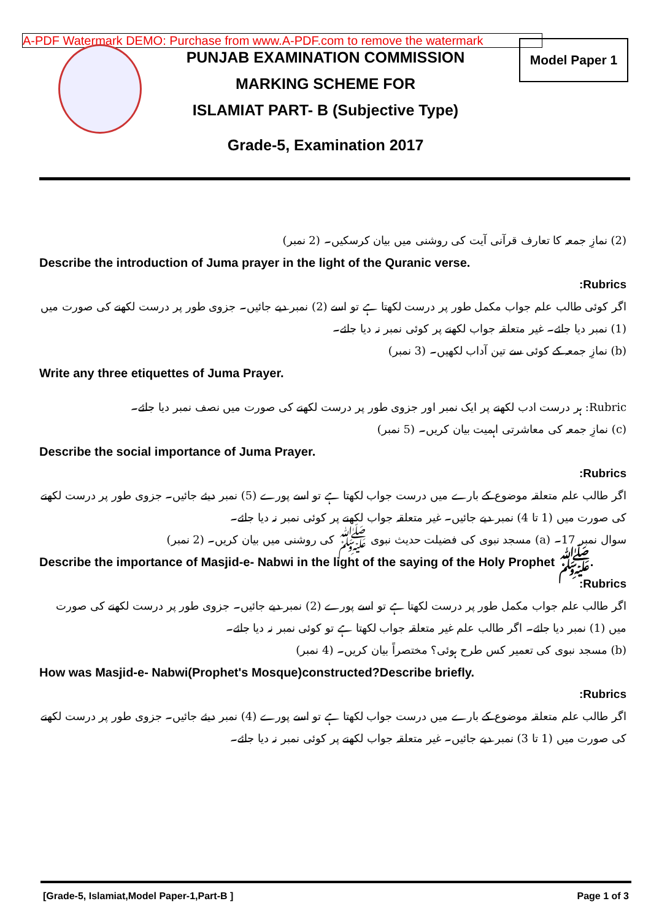A-PDF Watermark DEMO: Purchase from www.A-PDF.com to remove the watermark
Model Paper 1
PUNJAB EXAMINATION COMMISSION
MARKING SCHEME FOR
ISLAMIAT PART- B (Subjective Type)
Grade-5, Examination 2017
(2) نمازِ جمعہ کا تعارف قرآنی آیت کی روشنی میں بیان کرسکیں۔ (2 نمبر)
Describe the introduction of Juma prayer in the light of the Quranic verse.
:Rubrics
اگر کوئی طالب علم جواب مکمل طور پر درست لکھتا ہے تو اسے (2) نمبر دیے جائیں۔ جزوی طور پر درست لکھنے کی صورت میں (1) نمبر دیا جائے۔ غیر متعلقہ جواب لکھنے پر کوئی نمبر نہ دیا جائے۔
(b) نمازِ جمعہ کے کوئی سے تین آداب لکھیں۔ (3 نمبر)
Write any three etiquettes of Juma Prayer.
Rubric: ہر درست ادب لکھنے پر ایک نمبر اور جزوی طور پر درست لکھنے کی صورت میں نصف نمبر دیا جائے۔
(c) نمازِ جمعہ کی معاشرتی اہمیت بیان کریں۔ (5 نمبر)
Describe the social importance of Juma Prayer.
:Rubrics
اگر طالب علم متعلقہ موضوع کے بارے میں درست جواب لکھتا ہے تو اسے پورے (5) نمبر دیئے جائیں۔ جزوی طور پر درست لکھنے کی صورت میں (1 تا 4) نمبر دیے جائیں۔ غیر متعلقہ جواب لکھنے پر کوئی نمبر نہ دیا جائے۔
سوال نمبر 17۔ (a) مسجد نبوی کی فضیلت حدیث نبوی ﷺ کی روشنی میں بیان کریں۔ (2 نمبر)
Describe the importance of Masjid-e- Nabwi in the light of the saying of the Holy Prophet ﷺ.
:Rubrics
اگر طالب علم جواب مکمل طور پر درست لکھتا ہے تو اسے پورے (2) نمبر دیے جائیں۔ جزوی طور پر درست لکھنے کی صورت میں (1) نمبر دیا جائے۔ اگر طالب علم غیر متعلقہ جواب لکھتا ہے تو کوئی نمبر نہ دیا جائے۔
(b) مسجد نبوی کی تعمیر کس طرح ہوئی؟ مختصراً بیان کریں۔ (4 نمبر)
How was Masjid-e- Nabwi(Prophet's Mosque)constructed?Describe briefly.
:Rubrics
اگر طالب علم متعلقہ موضوع کے بارے میں درست جواب لکھتا ہے تو اسے پورے (4) نمبر دیئے جائیں۔ جزوی طور پر درست لکھنے کی صورت میں (1 تا 3) نمبر دیے جائیں۔ غیر متعلقہ جواب لکھنے پر کوئی نمبر نہ دیا جائے۔
[Grade-5, Islamiat,Model Paper-1,Part-B ] Page 1 of 3